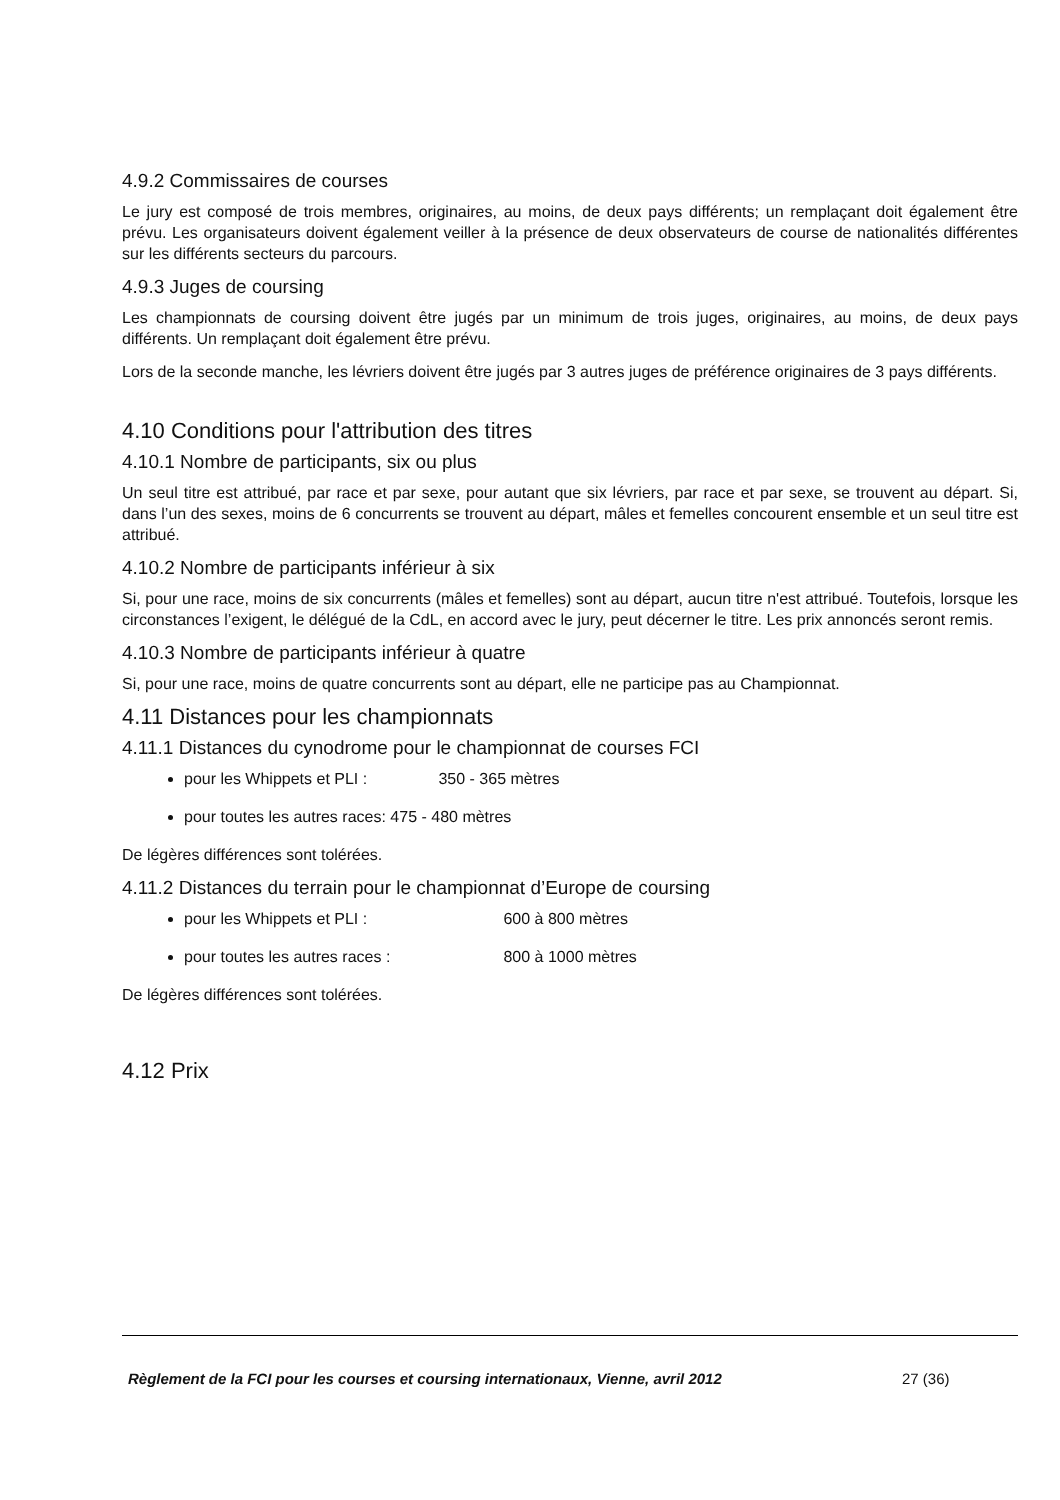4.9.2 Commissaires de courses
Le jury est composé de trois membres, originaires, au moins, de deux pays différents; un remplaçant doit également être prévu. Les organisateurs doivent également veiller à la présence de deux observateurs de course de nationalités différentes sur les différents secteurs du parcours.
4.9.3 Juges de coursing
Les championnats de coursing doivent être jugés par un minimum de trois juges, originaires, au moins, de deux pays différents. Un remplaçant doit également être prévu.
Lors de la seconde manche, les lévriers doivent être jugés par 3 autres juges de préférence originaires de 3 pays différents.
4.10 Conditions pour l'attribution des titres
4.10.1 Nombre de participants, six ou plus
Un seul titre est attribué, par race et par sexe, pour autant que six lévriers, par race et par sexe, se trouvent au départ. Si, dans l’un des sexes, moins de 6 concurrents se trouvent au départ, mâles et femelles concourent ensemble et un seul titre est attribué.
4.10.2 Nombre de participants inférieur à six
Si, pour une race, moins de six concurrents (mâles et femelles) sont au départ, aucun titre n'est attribué. Toutefois, lorsque les circonstances l’exigent, le délégué de la CdL, en accord avec le jury, peut décerner le titre. Les prix annoncés seront remis.
4.10.3 Nombre de participants inférieur à quatre
Si, pour une race, moins de quatre concurrents sont au départ, elle ne participe pas au Championnat.
4.11 Distances pour les championnats
4.11.1 Distances du cynodrome pour le championnat de courses FCI
pour les Whippets et PLI : 350 - 365 mètres
pour toutes les autres races: 475 - 480 mètres
De légères différences sont tolérées.
4.11.2 Distances du terrain pour le championnat d’Europe de coursing
pour les Whippets et PLI : 600 à 800 mètres
pour toutes les autres races : 800 à 1000 mètres
De légères différences sont tolérées.
4.12 Prix
Règlement de la FCI pour les courses et coursing internationaux, Vienne, avril 2012
27 (36)